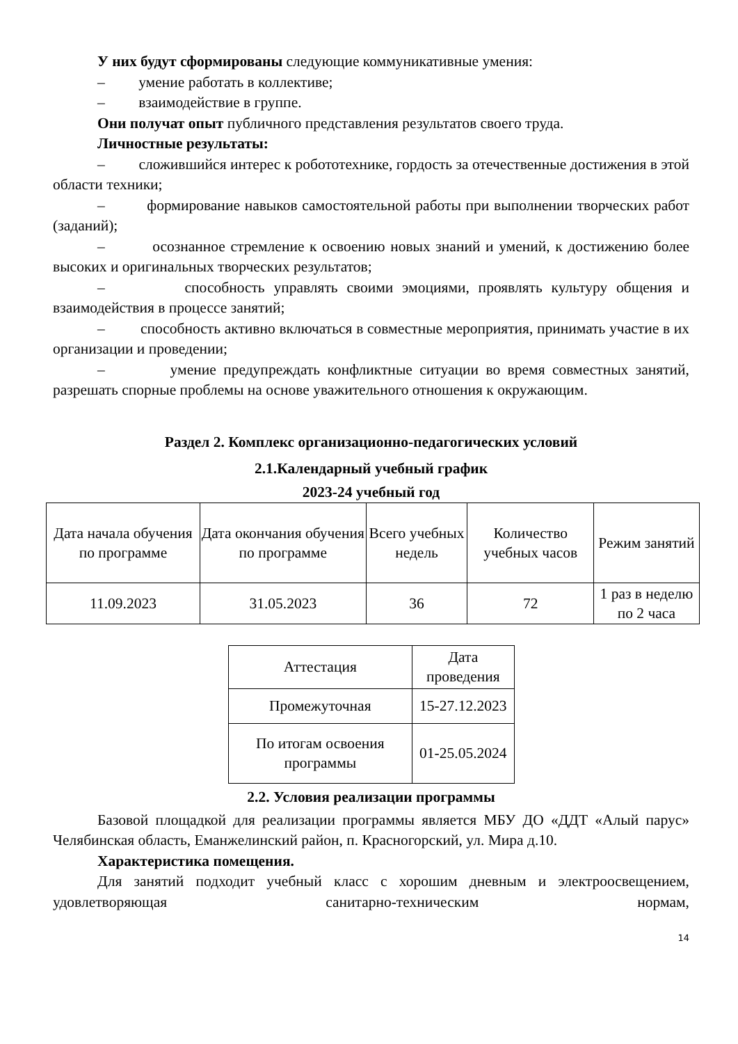У них будут сформированы следующие коммуникативные умения:
– умение работать в коллективе;
– взаимодействие в группе.
Они получат опыт публичного представления результатов своего труда.
Личностные результаты:
– сложившийся интерес к робототехнике, гордость за отечественные достижения в этой области техники;
– формирование навыков самостоятельной работы при выполнении творческих работ (заданий);
– осознанное стремление к освоению новых знаний и умений, к достижению более высоких и оригинальных творческих результатов;
– способность управлять своими эмоциями, проявлять культуру общения и взаимодействия в процессе занятий;
– способность активно включаться в совместные мероприятия, принимать участие в их организации и проведении;
– умение предупреждать конфликтные ситуации во время совместных занятий, разрешать спорные проблемы на основе уважительного отношения к окружающим.
Раздел 2. Комплекс организационно-педагогических условий
2.1.Календарный учебный график
2023-24 учебный год
| Дата начала обучения по программе | Дата окончания обучения по программе | Всего учебных недель | Количество учебных часов | Режим занятий |
| 11.09.2023 | 31.05.2023 | 36 | 72 | 1 раз в неделю по 2 часа |
| Аттестация | Дата проведения |
| Промежуточная | 15-27.12.2023 |
| По итогам освоения программы | 01-25.05.2024 |
2.2. Условия реализации программы
Базовой площадкой для реализации программы является МБУ ДО «ДДТ «Алый парус» Челябинская область, Еманжелинский район, п. Красногорский, ул. Мира д.10.
Характеристика помещения.
Для занятий подходит учебный класс с хорошим дневным и электроосвещением, удовлетворяющая санитарно-техническим нормам,
14